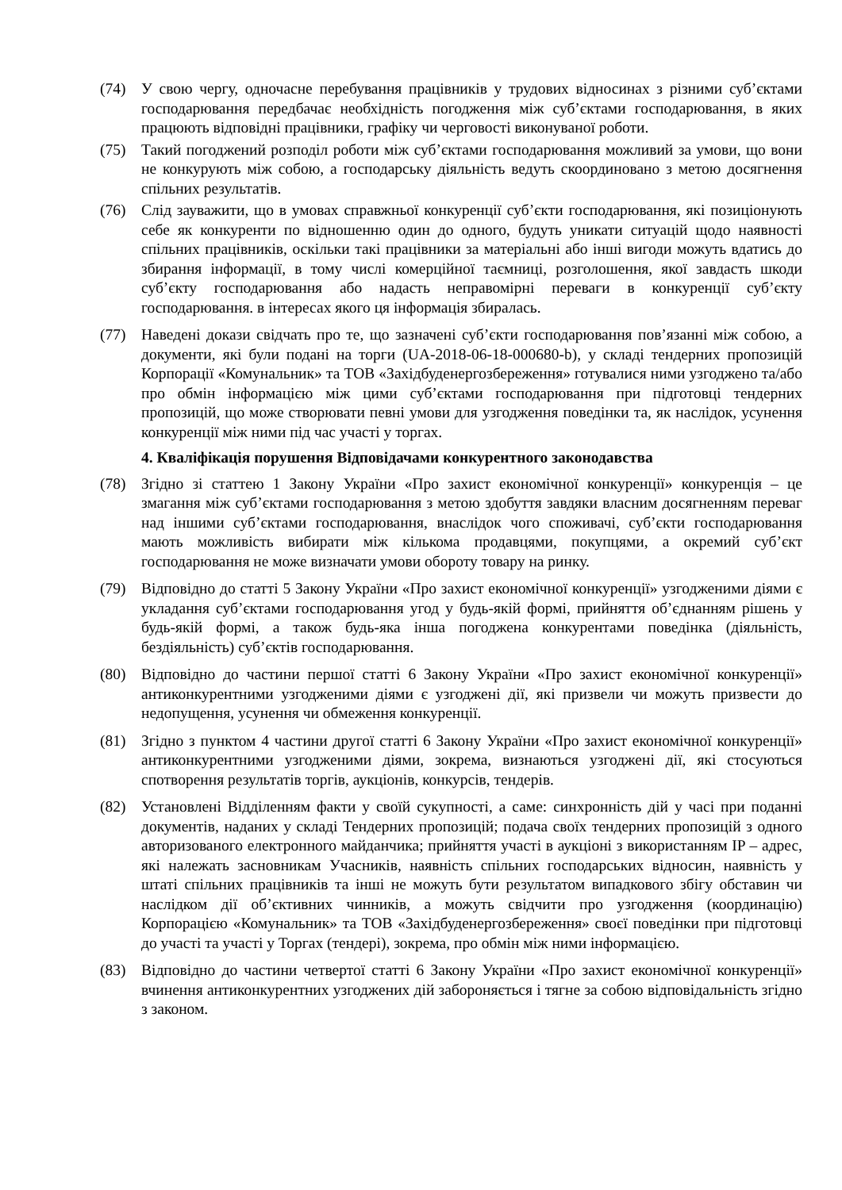(74) У свою чергу, одночасне перебування працівників у трудових відносинах з різними суб’єктами господарювання передбачає необхідність погодження між суб’єктами господарювання, в яких працюють відповідні працівники, графіку чи черговості виконуваної роботи.
(75) Такий погоджений розподіл роботи між суб’єктами господарювання можливий за умови, що вони не конкурують між собою, а господарську діяльність ведуть скоординовано з метою досягнення спільних результатів.
(76) Слід зауважити, що в умовах справжньої конкуренції суб’єкти господарювання, які позиціонують себе як конкуренти по відношенню один до одного, будуть уникати ситуацій щодо наявності спільних працівників, оскільки такі працівники за матеріальні або інші вигоди можуть вдатись до збирання інформації, в тому числі комерційної таємниці, розголошення, якої завдасть шкоди суб’єкту господарювання або надасть неправомірні переваги в конкуренції суб’єкту господарювання. в інтересах якого ця інформація збиралась.
(77) Наведені докази свідчать про те, що зазначені суб’єкти господарювання пов’язанні між собою, а документи, які були подані на торги (UA-2018-06-18-000680-b), у складі тендерних пропозицій Корпорації «Комунальник» та ТОВ «Західбуденергозбереження» готувалися ними узгоджено та/або про обмін інформацією між цими суб’єктами господарювання при підготовці тендерних пропозицій, що може створювати певні умови для узгодження поведінки та, як наслідок, усунення конкуренції між ними під час участі у торгах.
4. Кваліфікація порушення Відповідачами конкурентного законодавства
(78) Згідно зі статтею 1 Закону України «Про захист економічної конкуренції» конкуренція – це змагання між суб’єктами господарювання з метою здобуття завдяки власним досягненням переваг над іншими суб’єктами господарювання, внаслідок чого споживачі, суб’єкти господарювання мають можливість вибирати між кількома продавцями, покупцями, а окремий суб’єкт господарювання не може визначати умови обороту товару на ринку.
(79) Відповідно до статті 5 Закону України «Про захист економічної конкуренції» узгодженими діями є укладання суб’єктами господарювання угод у будь-якій формі, прийняття об’єднанням рішень у будь-якій формі, а також будь-яка інша погоджена конкурентами поведінка (діяльність, бездіяльність) суб’єктів господарювання.
(80) Відповідно до частини першої статті 6 Закону України «Про захист економічної конкуренції» антиконкурентними узгодженими діями є узгоджені дії, які призвели чи можуть призвести до недопущення, усунення чи обмеження конкуренції.
(81) Згідно з пунктом 4 частини другої статті 6 Закону України «Про захист економічної конкуренції» антиконкурентними узгодженими діями, зокрема, визнаються узгоджені дії, які стосуються спотворення результатів торгів, аукціонів, конкурсів, тендерів.
(82) Установлені Відділенням факти у своїй сукупності, а саме: синхронність дій у часі при поданні документів, наданих у складі Тендерних пропозицій; подача своїх тендерних пропозицій з одного авторизованого електронного майданчика; прийняття участі в аукціоні з використанням IP – адрес, які належать засновникам Учасників, наявність спільних господарських відносин, наявність у штаті спільних працівників та інші не можуть бути результатом випадкового збігу обставин чи наслідком дії об’єктивних чинників, а можуть свідчити про узгодження (координацію) Корпорацією «Комунальник» та ТОВ «Західбуденергозбереження» своєї поведінки при підготовці до участі та участі у Торгах (тендері), зокрема, про обмін між ними інформацією.
(83) Відповідно до частини четвертої статті 6 Закону України «Про захист економічної конкуренції» вчинення антиконкурентних узгоджених дій забороняється і тягне за собою відповідальність згідно з законом.